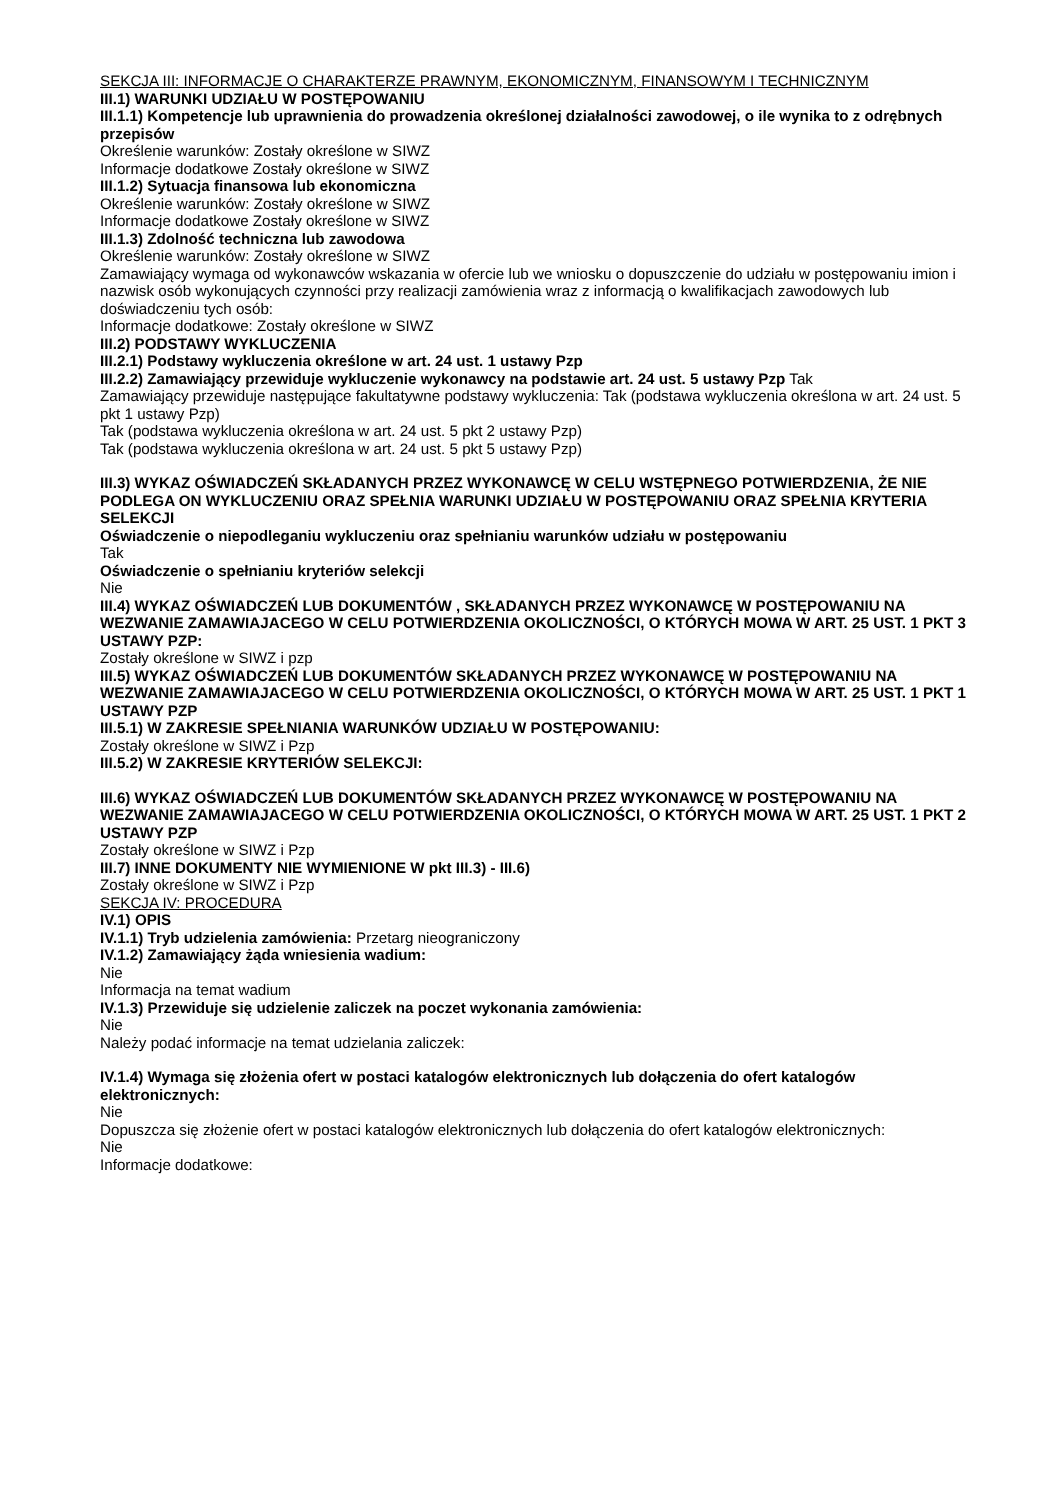SEKCJA III: INFORMACJE O CHARAKTERZE PRAWNYM, EKONOMICZNYM, FINANSOWYM I TECHNICZNYM
III.1) WARUNKI UDZIAŁU W POSTĘPOWANIU
III.1.1) Kompetencje lub uprawnienia do prowadzenia określonej działalności zawodowej, o ile wynika to z odrębnych przepisów
Określenie warunków: Zostały określone w SIWZ
Informacje dodatkowe Zostały określone w SIWZ
III.1.2) Sytuacja finansowa lub ekonomiczna
Określenie warunków: Zostały określone w SIWZ
Informacje dodatkowe Zostały określone w SIWZ
III.1.3) Zdolność techniczna lub zawodowa
Określenie warunków: Zostały określone w SIWZ
Zamawiający wymaga od wykonawców wskazania w ofercie lub we wniosku o dopuszczenie do udziału w postępowaniu imion i nazwisk osób wykonujących czynności przy realizacji zamówienia wraz z informacją o kwalifikacjach zawodowych lub doświadczeniu tych osób:
Informacje dodatkowe: Zostały określone w SIWZ
III.2) PODSTAWY WYKLUCZENIA
III.2.1) Podstawy wykluczenia określone w art. 24 ust. 1 ustawy Pzp
III.2.2) Zamawiający przewiduje wykluczenie wykonawcy na podstawie art. 24 ust. 5 ustawy Pzp Tak
Zamawiający przewiduje następujące fakultatywne podstawy wykluczenia: Tak (podstawa wykluczenia określona w art. 24 ust. 5 pkt 1 ustawy Pzp)
Tak (podstawa wykluczenia określona w art. 24 ust. 5 pkt 2 ustawy Pzp)
Tak (podstawa wykluczenia określona w art. 24 ust. 5 pkt 5 ustawy Pzp)
III.3) WYKAZ OŚWIADCZEŃ SKŁADANYCH PRZEZ WYKONAWCĘ W CELU WSTĘPNEGO POTWIERDZENIA, ŻE NIE PODLEGA ON WYKLUCZENIU ORAZ SPEŁNIA WARUNKI UDZIAŁU W POSTĘPOWANIU ORAZ SPEŁNIA KRYTERIA SELEKCJI
Oświadczenie o niepodleganiu wykluczeniu oraz spełnianiu warunków udziału w postępowaniu
Tak
Oświadczenie o spełnianiu kryteriów selekcji
Nie
III.4) WYKAZ OŚWIADCZEŃ LUB DOKUMENTÓW , SKŁADANYCH PRZEZ WYKONAWCĘ W POSTĘPOWANIU NA WEZWANIE ZAMAWIAJACEGO W CELU POTWIERDZENIA OKOLICZNOŚCI, O KTÓRYCH MOWA W ART. 25 UST. 1 PKT 3 USTAWY PZP:
Zostały określone w SIWZ i pzp
III.5) WYKAZ OŚWIADCZEŃ LUB DOKUMENTÓW SKŁADANYCH PRZEZ WYKONAWCĘ W POSTĘPOWANIU NA WEZWANIE ZAMAWIAJACEGO W CELU POTWIERDZENIA OKOLICZNOŚCI, O KTÓRYCH MOWA W ART. 25 UST. 1 PKT 1 USTAWY PZP
III.5.1) W ZAKRESIE SPEŁNIANIA WARUNKÓW UDZIAŁU W POSTĘPOWANIU:
Zostały określone w SIWZ i Pzp
III.5.2) W ZAKRESIE KRYTERIÓW SELEKCJI:
III.6) WYKAZ OŚWIADCZEŃ LUB DOKUMENTÓW SKŁADANYCH PRZEZ WYKONAWCĘ W POSTĘPOWANIU NA WEZWANIE ZAMAWIAJACEGO W CELU POTWIERDZENIA OKOLICZNOŚCI, O KTÓRYCH MOWA W ART. 25 UST. 1 PKT 2 USTAWY PZP
Zostały określone w SIWZ i Pzp
III.7) INNE DOKUMENTY NIE WYMIENIONE W pkt III.3) - III.6)
Zostały określone w SIWZ i Pzp
SEKCJA IV: PROCEDURA
IV.1) OPIS
IV.1.1) Tryb udzielenia zamówienia: Przetarg nieograniczony
IV.1.2) Zamawiający żąda wniesienia wadium:
Nie
Informacja na temat wadium
IV.1.3) Przewiduje się udzielenie zaliczek na poczet wykonania zamówienia:
Nie
Należy podać informacje na temat udzielania zaliczek:
IV.1.4) Wymaga się złożenia ofert w postaci katalogów elektronicznych lub dołączenia do ofert katalogów elektronicznych:
Nie
Dopuszcza się złożenie ofert w postaci katalogów elektronicznych lub dołączenia do ofert katalogów elektronicznych:
Nie
Informacje dodatkowe: